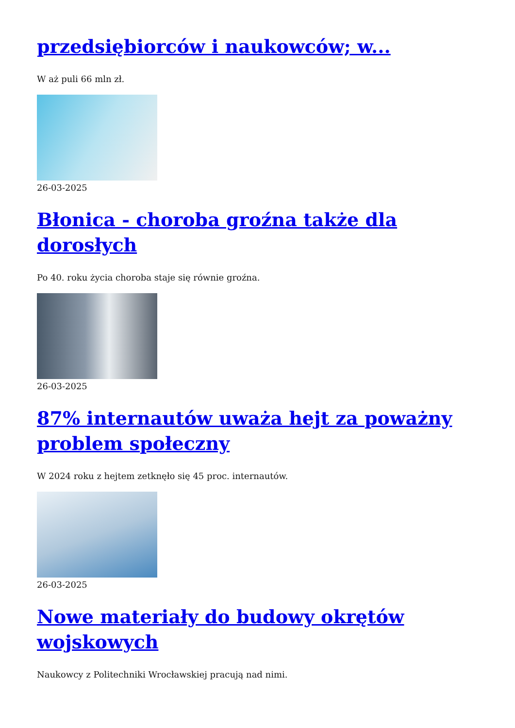przedsiębiorców i naukowców; w...
W aż puli 66 mln zł.
26-03-2025
Błonica - choroba groźna także dla dorosłych
Po 40. roku życia choroba staje się równie groźna.
26-03-2025
87% internautów uważa hejt za poważny problem społeczny
W 2024 roku z hejtem zetknęło się 45 proc. internautów.
26-03-2025
Nowe materiały do budowy okrętów wojskowych
Naukowcy z Politechniki Wrocławskiej pracują nad nimi.